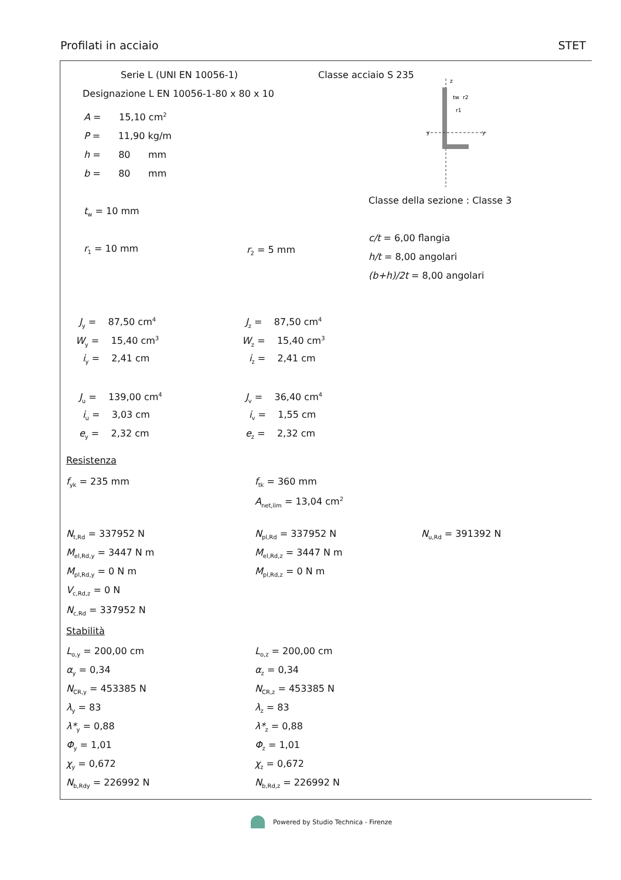Profilati in acciaio STET
Serie L (UNI EN 10056-1) Classe acciaio S 235
Designazione L EN 10056-1-80 x 80 x 10
z
y
y
tw
r1
r2
A = 15,10 cm<sup>2</sup>
P = 11,90 kg/m
h = 80 mm
b = 80 mm
Classe della sezione : Classe 3
t<sub>w</sub> = 10 mm
c/t = 6,00 flangia
r<sub>1</sub> = 10 mm r<sub>2</sub> = 5 mm
h/t = 8,00 angolari
(b+h)/2t = 8,00 angolari
J<sub>y</sub> = 87,50 cm<sup>4</sup> J<sub>z</sub> = 87,50 cm<sup>4</sup>
W<sub>y</sub> = 15,40 cm<sup>3</sup> W<sub>z</sub> = 15,40 cm<sup>3</sup>
i<sub>y</sub> = 2,41 cm i<sub>z</sub> = 2,41 cm
J<sub>u</sub> = 139,00 cm<sup>4</sup> J<sub>v</sub> = 36,40 cm<sup>4</sup>
i<sub>u</sub> = 3,03 cm i<sub>v</sub> = 1,55 cm
e<sub>y</sub> = 2,32 cm e<sub>z</sub> = 2,32 cm
Resistenza
f<sub>yk</sub> = 235 mm f<sub>tk</sub> = 360 mm
A<sub>net,lim</sub> = 13,04 cm<sup>2</sup>
N<sub>t,Rd</sub> = 337952 N N<sub>pl,Rd</sub> = 337952 N N<sub>u,Rd</sub> = 391392 N
M<sub>el,Rd,y</sub> = 3447 N m M<sub>el,Rd,z</sub> = 3447 N m
M<sub>pl,Rd,y</sub> = 0 N m M<sub>pl,Rd,z</sub> = 0 N m
V<sub>c,Rd,z</sub> = 0 N
N<sub>c,Rd</sub> = 337952 N
Stabilità
L<sub>o,y</sub> = 200,00 cm L<sub>o,z</sub> = 200,00 cm
α<sub>y</sub> = 0,34 α<sub>z</sub> = 0,34
N<sub>CR,y</sub> = 453385 N N<sub>CR,z</sub> = 453385 N
λ<sub>y</sub> = 83 λ<sub>z</sub> = 83
λ*<sub>y</sub> = 0,88 λ*<sub>z</sub> = 0,88
Φ<sub>y</sub> = 1,01 Φ<sub>z</sub> = 1,01
χ<sub>y</sub> = 0,672 χ<sub>z</sub> = 0,672
N<sub>b,Rdy</sub> = 226992 N N<sub>b,Rd,z</sub> = 226992 N
Powered by Studio Technica - Firenze